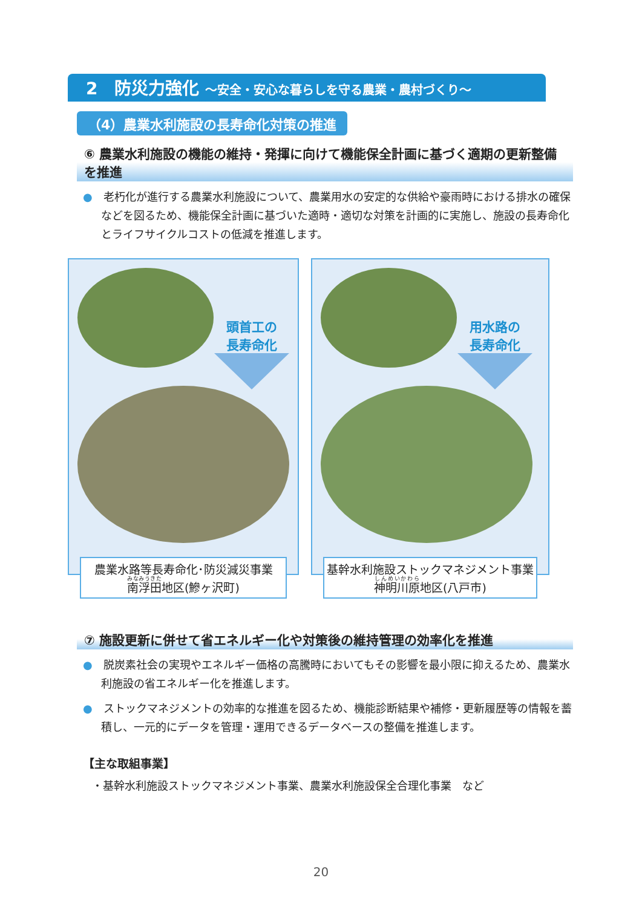2　防災力強化 ～安全・安心な暮らしを守る農業・農村づくり～
（4）農業水利施設の長寿命化対策の推進
⑥ 農業水利施設の機能の維持・発揮に向けて機能保全計画に基づく適期の更新整備を推進
●　老朽化が進行する農業水利施設について、農業用水の安定的な供給や豪雨時における排水の確保などを図るため、機能保全計画に基づいた適時・適切な対策を計画的に実施し、施設の長寿命化とライフサイクルコストの低減を推進します。
頭首工の
長寿命化
農業水路等長寿命化･防災減災事業
南浮田地区(鰺ヶ沢町)
用水路の
長寿命化
基幹水利施設ストックマネジメント事業
神明川原地区(八戸市)
⑦ 施設更新に併せて省エネルギー化や対策後の維持管理の効率化を推進
●　脱炭素社会の実現やエネルギー価格の高騰時においてもその影響を最小限に抑えるため、農業水利施設の省エネルギー化を推進します。
●　ストックマネジメントの効率的な推進を図るため、機能診断結果や補修・更新履歴等の情報を蓄積し、一元的にデータを管理・運用できるデータベースの整備を推進します。
【主な取組事業】
・基幹水利施設ストックマネジメント事業、農業水利施設保全合理化事業　など
20